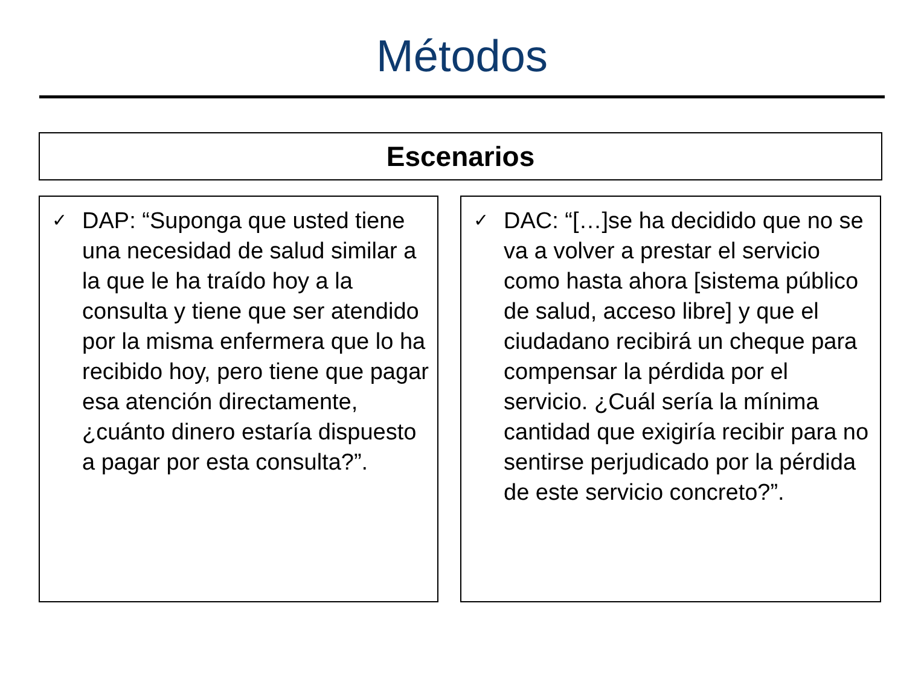Métodos
Escenarios
✓
DAP: “Suponga que usted tiene una necesidad de salud similar a la que le ha traído hoy a la consulta y tiene que ser atendido por la misma enfermera que lo ha recibido hoy, pero tiene que pagar esa atención directamente, ¿cuánto dinero estaría dispuesto a pagar por esta consulta?”.
✓
DAC: “[…]se ha decidido que no se va a volver a prestar el servicio como hasta ahora [sistema público de salud, acceso libre] y que el ciudadano recibirá un cheque para compensar la pérdida por el servicio. ¿Cuál sería la mínima cantidad que exigiría recibir para no sentirse perjudicado por la pérdida de este servicio concreto?”.